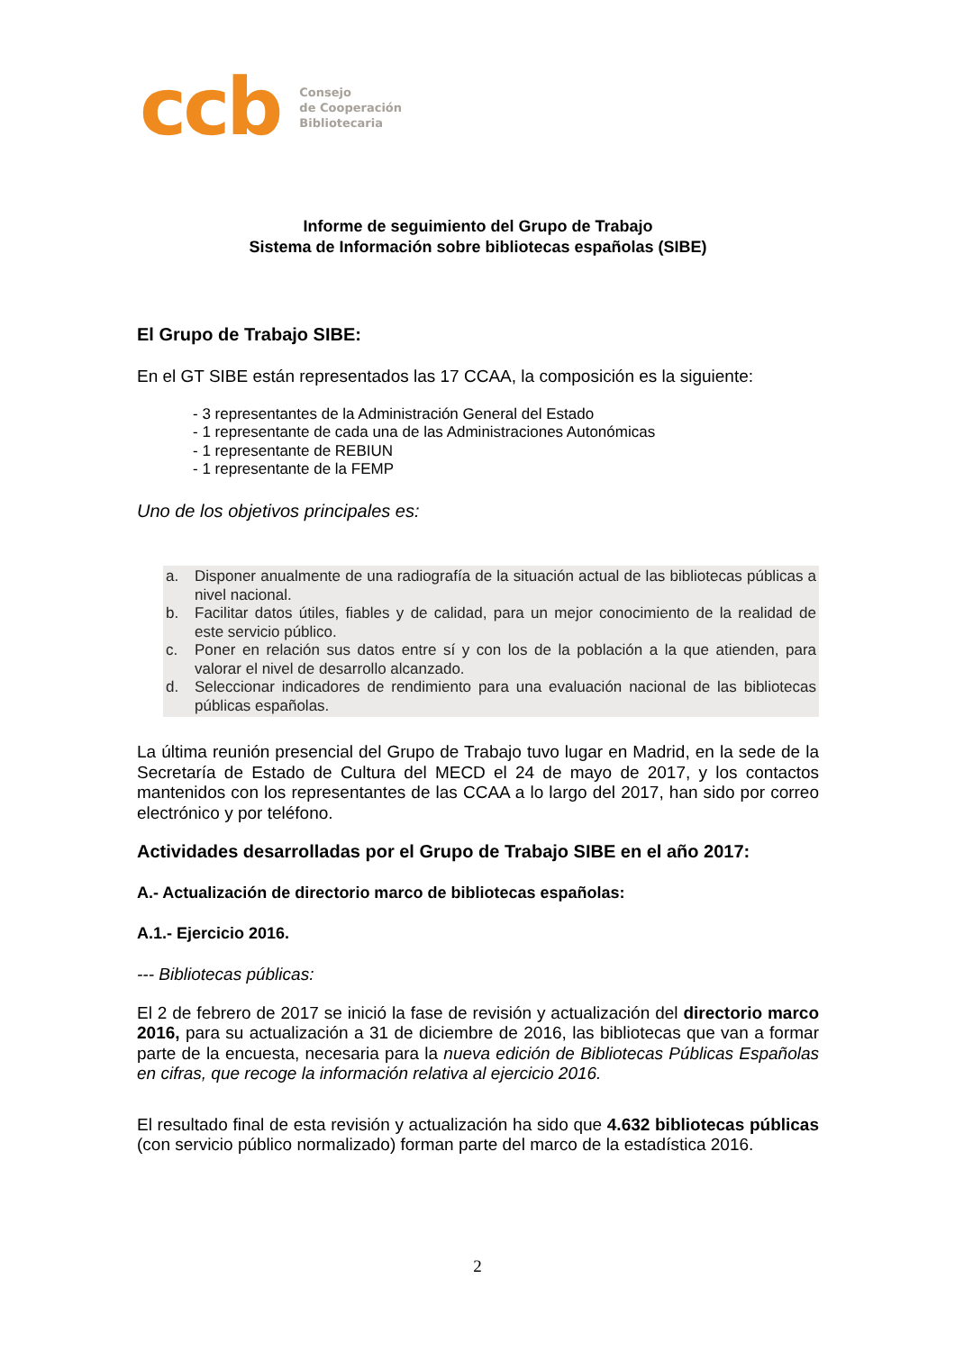ccb
Consejo
de Cooperación
Bibliotecaria
Informe de seguimiento del Grupo de Trabajo
Sistema de Información sobre bibliotecas españolas (SIBE)
El Grupo de Trabajo SIBE:
En el GT SIBE están representados las 17 CCAA, la composición es la siguiente:
- 3 representantes de la Administración General del Estado
- 1 representante de cada una de las Administraciones Autonómicas
- 1 representante de REBIUN
- 1 representante de la FEMP
Uno de los objetivos principales es:
a. Disponer anualmente de una radiografía de la situación actual de las bibliotecas públicas a nivel nacional.
b. Facilitar datos útiles, fiables y de calidad, para un mejor conocimiento de la realidad de este servicio público.
c. Poner en relación sus datos entre sí y con los de la población a la que atienden, para valorar el nivel de desarrollo alcanzado.
d. Seleccionar indicadores de rendimiento para una evaluación nacional de las bibliotecas públicas españolas.
La última reunión presencial del Grupo de Trabajo tuvo lugar en Madrid, en la sede de la Secretaría de Estado de Cultura del MECD el 24 de mayo de 2017, y los contactos mantenidos con los representantes de las CCAA a lo largo del 2017, han sido por correo electrónico y por teléfono.
Actividades desarrolladas por el Grupo de Trabajo SIBE en el año 2017:
A.- Actualización de directorio marco de bibliotecas españolas:
A.1.- Ejercicio 2016.
--- Bibliotecas públicas:
El 2 de febrero de 2017 se inició la fase de revisión y actualización del directorio marco 2016, para su actualización a 31 de diciembre de 2016, las bibliotecas que van a formar parte de la encuesta, necesaria para la nueva edición de Bibliotecas Públicas Españolas en cifras, que recoge la información relativa al ejercicio 2016.
El resultado final de esta revisión y actualización ha sido que 4.632 bibliotecas públicas (con servicio público normalizado) forman parte del marco de la estadística 2016.
2